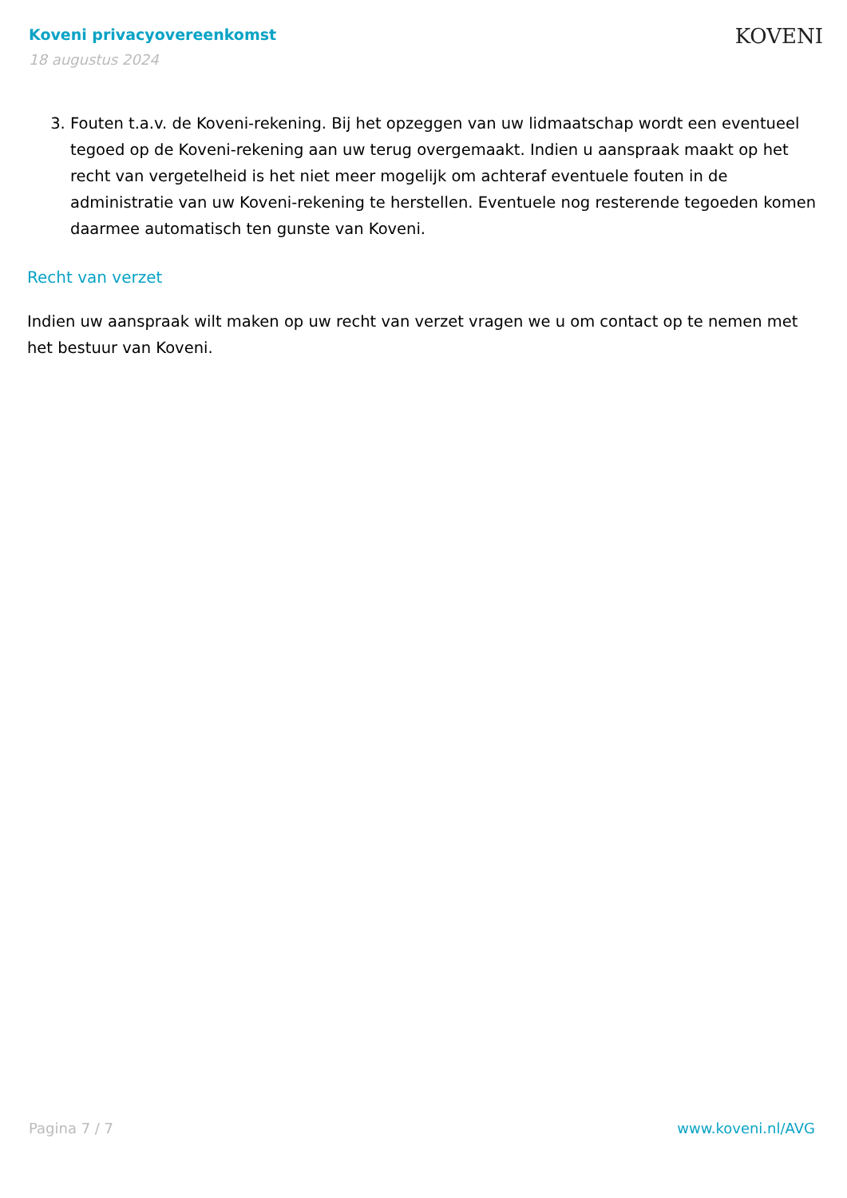Koveni privacyovereenkomst
18 augustus 2024
KOVENI
3. Fouten t.a.v. de Koveni-rekening. Bij het opzeggen van uw lidmaatschap wordt een eventueel tegoed op de Koveni-rekening aan uw terug overgemaakt. Indien u aanspraak maakt op het recht van vergetelheid is het niet meer mogelijk om achteraf eventuele fouten in de administratie van uw Koveni-rekening te herstellen. Eventuele nog resterende tegoeden komen daarmee automatisch ten gunste van Koveni.
Recht van verzet
Indien uw aanspraak wilt maken op uw recht van verzet vragen we u om contact op te nemen met het bestuur van Koveni.
Pagina 7 / 7 www.koveni.nl/AVG